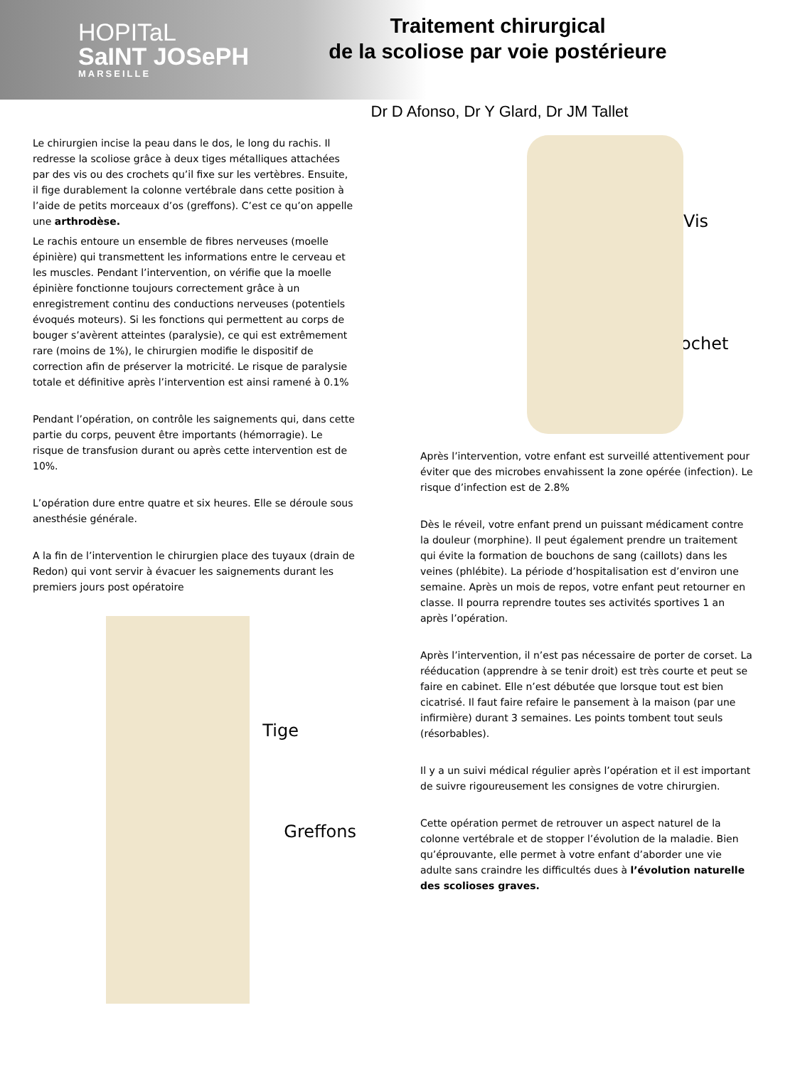HOPITaL
SaINT JOSePH
MARSEILLE
Traitement chirurgical
de la scoliose par voie postérieure
Dr D Afonso, Dr Y Glard, Dr JM Tallet
Le chirurgien incise la peau dans le dos, le long du rachis. Il redresse la scoliose grâce à deux tiges métalliques attachées par des vis ou des crochets qu’il fixe sur les vertèbres. Ensuite, il fige durablement la colonne vertébrale dans cette position à l’aide de petits morceaux d’os (greffons). C’est ce qu’on appelle une arthrodèse.
Le rachis entoure un ensemble de fibres nerveuses (moelle épinière) qui transmettent les informations entre le cerveau et les muscles. Pendant l’intervention, on vérifie que la moelle épinière fonctionne toujours correctement grâce à un enregistrement continu des conductions nerveuses (potentiels évoqués moteurs). Si les fonctions qui permettent au corps de bouger s’avèrent atteintes (paralysie), ce qui est extrêmement rare (moins de 1%), le chirurgien modifie le dispositif de correction afin de préserver la motricité. Le risque de paralysie totale et définitive après l’intervention est ainsi ramené à 0.1%
Pendant l’opération, on contrôle les saignements qui, dans cette partie du corps, peuvent être importants (hémorragie). Le risque de transfusion durant ou après cette intervention est de 10%.
L’opération dure entre quatre et six heures. Elle se déroule sous anesthésie générale.
A la fin de l’intervention le chirurgien place des tuyaux (drain de Redon) qui vont servir à évacuer les saignements durant les premiers jours post opératoire
Tige
Greffons
Vis
Crochet
Après l’intervention, votre enfant est surveillé attentivement pour éviter que des microbes envahissent la zone opérée (infection). Le risque d’infection est de 2.8%
Dès le réveil, votre enfant prend un puissant médicament contre la douleur (morphine). Il peut également prendre un traitement qui évite la formation de bouchons de sang (caillots) dans les veines (phlébite). La période d’hospitalisation est d’environ une semaine. Après un mois de repos, votre enfant peut retourner en classe. Il pourra reprendre toutes ses activités sportives 1 an après l’opération.
Après l’intervention, il n’est pas nécessaire de porter de corset. La rééducation (apprendre à se tenir droit) est très courte et peut se faire en cabinet. Elle n’est débutée que lorsque tout est bien cicatrisé. Il faut faire refaire le pansement à la maison (par une infirmière) durant 3 semaines. Les points tombent tout seuls (résorbables).
Il y a un suivi médical régulier après l’opération et il est important de suivre rigoureusement les consignes de votre chirurgien.
Cette opération permet de retrouver un aspect naturel de la colonne vertébrale et de stopper l’évolution de la maladie. Bien qu’éprouvante, elle permet à votre enfant d’aborder une vie adulte sans craindre les difficultés dues à l’évolution naturelle des scolioses graves.